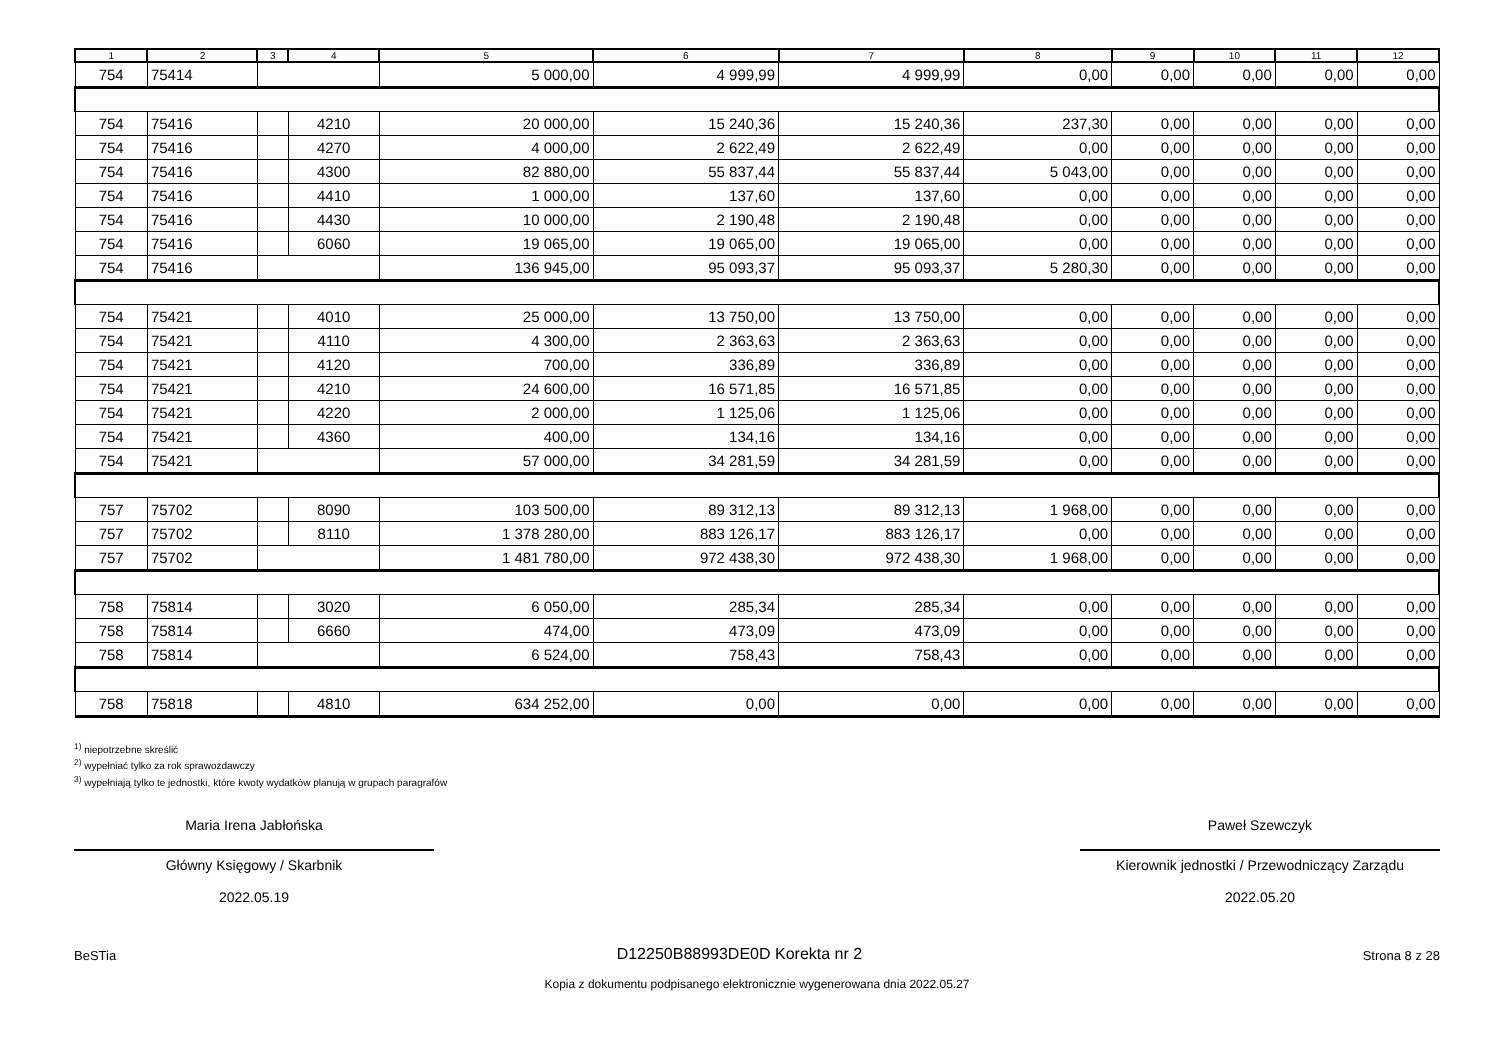| 1 | 2 | 3 | 4 | 5 | 6 | 7 | 8 | 9 | 10 | 11 | 12 |
| --- | --- | --- | --- | --- | --- | --- | --- | --- | --- | --- | --- |
| 754 | 75414 | | | 5 000,00 | 4 999,99 | 4 999,99 | 0,00 | 0,00 | 0,00 | 0,00 | 0,00 |
| 754 | 75416 | | 4210 | 20 000,00 | 15 240,36 | 15 240,36 | 237,30 | 0,00 | 0,00 | 0,00 | 0,00 |
| 754 | 75416 | | 4270 | 4 000,00 | 2 622,49 | 2 622,49 | 0,00 | 0,00 | 0,00 | 0,00 | 0,00 |
| 754 | 75416 | | 4300 | 82 880,00 | 55 837,44 | 55 837,44 | 5 043,00 | 0,00 | 0,00 | 0,00 | 0,00 |
| 754 | 75416 | | 4410 | 1 000,00 | 137,60 | 137,60 | 0,00 | 0,00 | 0,00 | 0,00 | 0,00 |
| 754 | 75416 | | 4430 | 10 000,00 | 2 190,48 | 2 190,48 | 0,00 | 0,00 | 0,00 | 0,00 | 0,00 |
| 754 | 75416 | | 6060 | 19 065,00 | 19 065,00 | 19 065,00 | 0,00 | 0,00 | 0,00 | 0,00 | 0,00 |
| 754 | 75416 | | | 136 945,00 | 95 093,37 | 95 093,37 | 5 280,30 | 0,00 | 0,00 | 0,00 | 0,00 |
| 754 | 75421 | | 4010 | 25 000,00 | 13 750,00 | 13 750,00 | 0,00 | 0,00 | 0,00 | 0,00 | 0,00 |
| 754 | 75421 | | 4110 | 4 300,00 | 2 363,63 | 2 363,63 | 0,00 | 0,00 | 0,00 | 0,00 | 0,00 |
| 754 | 75421 | | 4120 | 700,00 | 336,89 | 336,89 | 0,00 | 0,00 | 0,00 | 0,00 | 0,00 |
| 754 | 75421 | | 4210 | 24 600,00 | 16 571,85 | 16 571,85 | 0,00 | 0,00 | 0,00 | 0,00 | 0,00 |
| 754 | 75421 | | 4220 | 2 000,00 | 1 125,06 | 1 125,06 | 0,00 | 0,00 | 0,00 | 0,00 | 0,00 |
| 754 | 75421 | | 4360 | 400,00 | 134,16 | 134,16 | 0,00 | 0,00 | 0,00 | 0,00 | 0,00 |
| 754 | 75421 | | | 57 000,00 | 34 281,59 | 34 281,59 | 0,00 | 0,00 | 0,00 | 0,00 | 0,00 |
| 757 | 75702 | | 8090 | 103 500,00 | 89 312,13 | 89 312,13 | 1 968,00 | 0,00 | 0,00 | 0,00 | 0,00 |
| 757 | 75702 | | 8110 | 1 378 280,00 | 883 126,17 | 883 126,17 | 0,00 | 0,00 | 0,00 | 0,00 | 0,00 |
| 757 | 75702 | | | 1 481 780,00 | 972 438,30 | 972 438,30 | 1 968,00 | 0,00 | 0,00 | 0,00 | 0,00 |
| 758 | 75814 | | 3020 | 6 050,00 | 285,34 | 285,34 | 0,00 | 0,00 | 0,00 | 0,00 | 0,00 |
| 758 | 75814 | | 6660 | 474,00 | 473,09 | 473,09 | 0,00 | 0,00 | 0,00 | 0,00 | 0,00 |
| 758 | 75814 | | | 6 524,00 | 758,43 | 758,43 | 0,00 | 0,00 | 0,00 | 0,00 | 0,00 |
| 758 | 75818 | | 4810 | 634 252,00 | 0,00 | 0,00 | 0,00 | 0,00 | 0,00 | 0,00 | 0,00 |
<sup>1)</sup> niepotrzebne skreślić
<sup>2)</sup> wypełniać tylko za rok sprawozdawczy
<sup>3)</sup> wypełniają tylko te jednostki, które kwoty wydatków planują w grupach paragrafów
Maria Irena Jabłońska
Główny Księgowy / Skarbnik
2022.05.19
Paweł Szewczyk
Kierownik jednostki / Przewodniczący Zarządu
2022.05.20
BeSTia D12250B88993DE0D Korekta nr 2 Strona 8 z 28
Kopia z dokumentu podpisanego elektronicznie wygenerowana dnia 2022.05.27